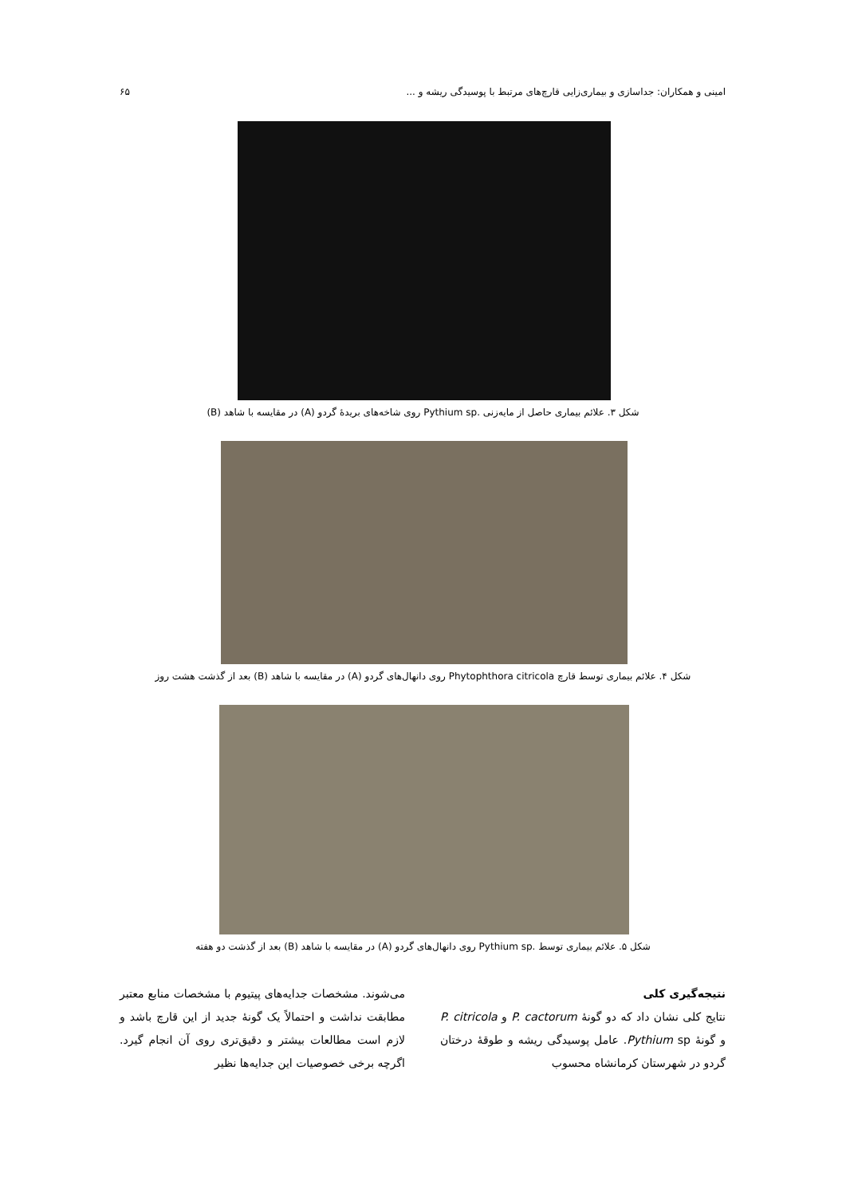امینی و همکاران: جداسازی و بیماری‌زایی قارچ‌های مرتبط با پوسیدگی ریشه و ... ۶۵
شکل ۳. علائم بیماری حاصل از مایه‌زنی .Pythium sp روی شاخه‌های بریدهٔ گردو (A) در مقایسه با شاهد (B)
شکل ۴. علائم بیماری توسط قارچ Phytophthora citricola روی دانهال‌های گردو (A) در مقایسه با شاهد (B) بعد از گذشت هشت روز
شکل ۵. علائم بیماری توسط .Pythium sp روی دانهال‌های گردو (A) در مقایسه با شاهد (B) بعد از گذشت دو هفته
نتیجه‌گیری کلی
نتایج کلی نشان داد که دو گونهٔ P. cactorum و P. citricola و گونهٔ Pythium sp. عامل پوسیدگی ریشه و طوقهٔ درختان گردو در شهرستان کرمانشاه محسوب
می‌شوند. مشخصات جدایه‌های پیتیوم با مشخصات منابع معتبر مطابقت نداشت و احتمالاً یک گونهٔ جدید از این قارچ باشد و لازم است مطالعات بیشتر و دقیق‌تری روی آن انجام گیرد. اگرچه برخی خصوصیات این جدایه‌ها نظیر